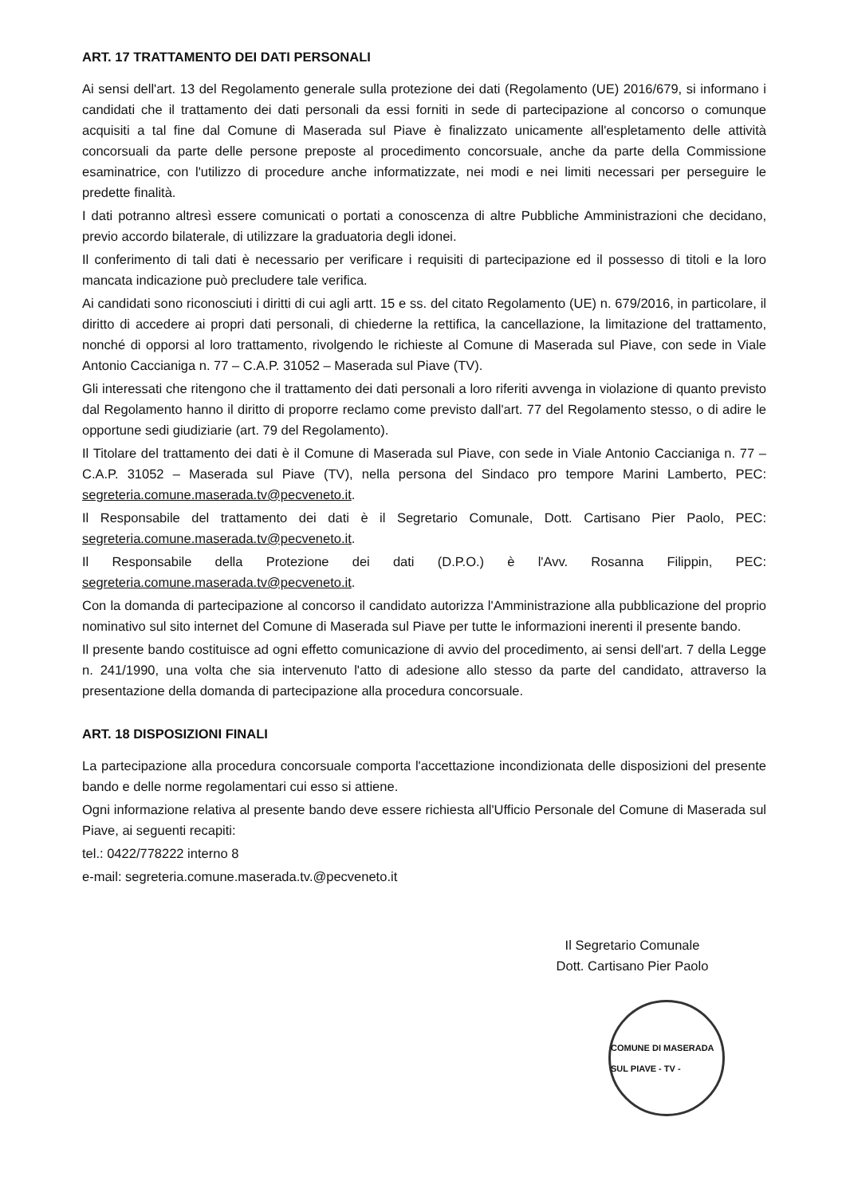ART. 17 TRATTAMENTO DEI DATI PERSONALI
Ai sensi dell'art. 13 del Regolamento generale sulla protezione dei dati (Regolamento (UE) 2016/679, si informano i candidati che il trattamento dei dati personali da essi forniti in sede di partecipazione al concorso o comunque acquisiti a tal fine dal Comune di Maserada sul Piave è finalizzato unicamente all'espletamento delle attività concorsuali da parte delle persone preposte al procedimento concorsuale, anche da parte della Commissione esaminatrice, con l'utilizzo di procedure anche informatizzate, nei modi e nei limiti necessari per perseguire le predette finalità.
I dati potranno altresì essere comunicati o portati a conoscenza di altre Pubbliche Amministrazioni che decidano, previo accordo bilaterale, di utilizzare la graduatoria degli idonei.
Il conferimento di tali dati è necessario per verificare i requisiti di partecipazione ed il possesso di titoli e la loro mancata indicazione può precludere tale verifica.
Ai candidati sono riconosciuti i diritti di cui agli artt. 15 e ss. del citato Regolamento (UE) n. 679/2016, in particolare, il diritto di accedere ai propri dati personali, di chiederne la rettifica, la cancellazione, la limitazione del trattamento, nonché di opporsi al loro trattamento, rivolgendo le richieste al Comune di Maserada sul Piave, con sede in Viale Antonio Caccianiga n. 77 – C.A.P. 31052 – Maserada sul Piave (TV).
Gli interessati che ritengono che il trattamento dei dati personali a loro riferiti avvenga in violazione di quanto previsto dal Regolamento hanno il diritto di proporre reclamo come previsto dall'art. 77 del Regolamento stesso, o di adire le opportune sedi giudiziarie (art. 79 del Regolamento).
Il Titolare del trattamento dei dati è il Comune di Maserada sul Piave, con sede in Viale Antonio Caccianiga n. 77 – C.A.P. 31052 – Maserada sul Piave (TV), nella persona del Sindaco pro tempore Marini Lamberto, PEC: segreteria.comune.maserada.tv@pecveneto.it.
Il Responsabile del trattamento dei dati è il Segretario Comunale, Dott. Cartisano Pier Paolo, PEC: segreteria.comune.maserada.tv@pecveneto.it.
Il Responsabile della Protezione dei dati (D.P.O.) è l'Avv. Rosanna Filippin, PEC: segreteria.comune.maserada.tv@pecveneto.it.
Con la domanda di partecipazione al concorso il candidato autorizza l'Amministrazione alla pubblicazione del proprio nominativo sul sito internet del Comune di Maserada sul Piave per tutte le informazioni inerenti il presente bando.
Il presente bando costituisce ad ogni effetto comunicazione di avvio del procedimento, ai sensi dell'art. 7 della Legge n. 241/1990, una volta che sia intervenuto l'atto di adesione allo stesso da parte del candidato, attraverso la presentazione della domanda di partecipazione alla procedura concorsuale.
ART. 18 DISPOSIZIONI FINALI
La partecipazione alla procedura concorsuale comporta l'accettazione incondizionata delle disposizioni del presente bando e delle norme regolamentari cui esso si attiene.
Ogni informazione relativa al presente bando deve essere richiesta all'Ufficio Personale del Comune di Maserada sul Piave, ai seguenti recapiti:
tel.: 0422/778222 interno 8
e-mail: segreteria.comune.maserada.tv.@pecveneto.it
Il Segretario Comunale
Dott. Cartisano Pier Paolo
COMUNE DI MASERADA SUL PIAVE - TV -